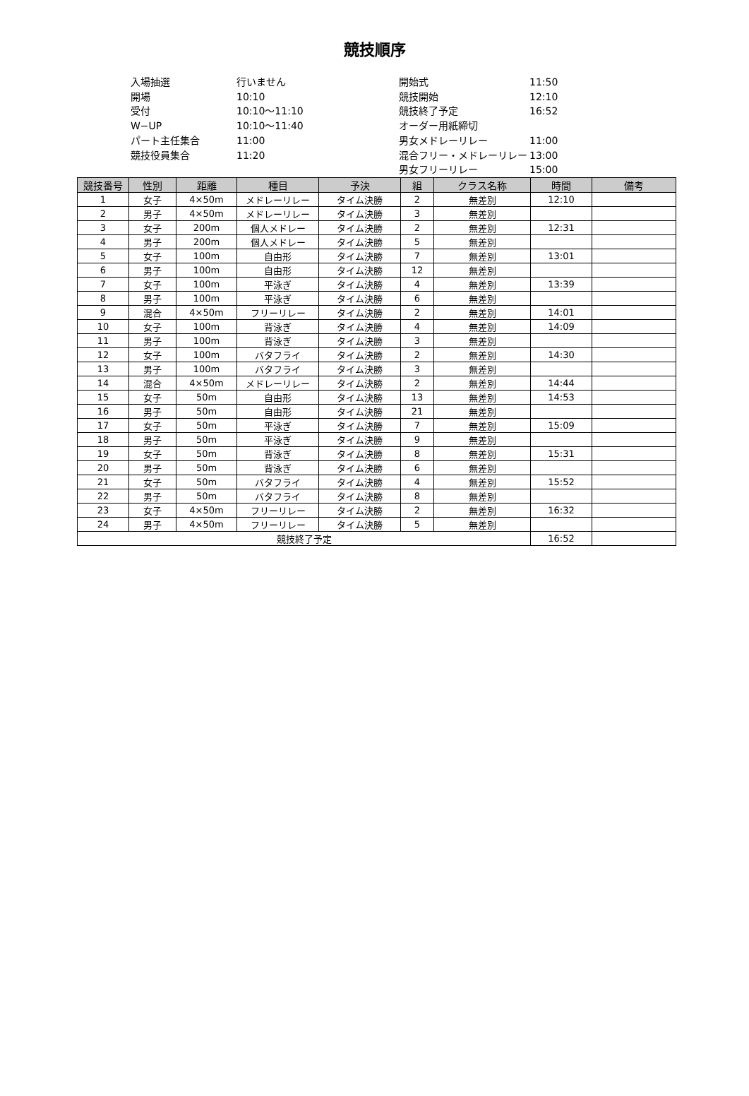競技順序
入場抽選
行いません
開始式
11:50
開場
10:10
競技開始
12:10
受付
10:10〜11:10
競技終了予定
16:52
W−UP
10:10〜11:40
オーダー用紙締切
パート主任集合
11:00
男女メドレーリレー
11:00
競技役員集合
11:20
混合フリー・メドレーリレー
13:00
男女フリーリレー
15:00
| 競技番号 | 性別 | 距離 | 種目 | 予決 | 組 | クラス名称 | 時間 | 備考 |
| --- | --- | --- | --- | --- | --- | --- | --- | --- |
| 1 | 女子 | 4×50m | メドレーリレー | タイム決勝 | 2 | 無差別 | 12:10 | |
| 2 | 男子 | 4×50m | メドレーリレー | タイム決勝 | 3 | 無差別 | | |
| 3 | 女子 | 200m | 個人メドレー | タイム決勝 | 2 | 無差別 | 12:31 | |
| 4 | 男子 | 200m | 個人メドレー | タイム決勝 | 5 | 無差別 | | |
| 5 | 女子 | 100m | 自由形 | タイム決勝 | 7 | 無差別 | 13:01 | |
| 6 | 男子 | 100m | 自由形 | タイム決勝 | 12 | 無差別 | | |
| 7 | 女子 | 100m | 平泳ぎ | タイム決勝 | 4 | 無差別 | 13:39 | |
| 8 | 男子 | 100m | 平泳ぎ | タイム決勝 | 6 | 無差別 | | |
| 9 | 混合 | 4×50m | フリーリレー | タイム決勝 | 2 | 無差別 | 14:01 | |
| 10 | 女子 | 100m | 背泳ぎ | タイム決勝 | 4 | 無差別 | 14:09 | |
| 11 | 男子 | 100m | 背泳ぎ | タイム決勝 | 3 | 無差別 | | |
| 12 | 女子 | 100m | バタフライ | タイム決勝 | 2 | 無差別 | 14:30 | |
| 13 | 男子 | 100m | バタフライ | タイム決勝 | 3 | 無差別 | | |
| 14 | 混合 | 4×50m | メドレーリレー | タイム決勝 | 2 | 無差別 | 14:44 | |
| 15 | 女子 | 50m | 自由形 | タイム決勝 | 13 | 無差別 | 14:53 | |
| 16 | 男子 | 50m | 自由形 | タイム決勝 | 21 | 無差別 | | |
| 17 | 女子 | 50m | 平泳ぎ | タイム決勝 | 7 | 無差別 | 15:09 | |
| 18 | 男子 | 50m | 平泳ぎ | タイム決勝 | 9 | 無差別 | | |
| 19 | 女子 | 50m | 背泳ぎ | タイム決勝 | 8 | 無差別 | 15:31 | |
| 20 | 男子 | 50m | 背泳ぎ | タイム決勝 | 6 | 無差別 | | |
| 21 | 女子 | 50m | バタフライ | タイム決勝 | 4 | 無差別 | 15:52 | |
| 22 | 男子 | 50m | バタフライ | タイム決勝 | 8 | 無差別 | | |
| 23 | 女子 | 4×50m | フリーリレー | タイム決勝 | 2 | 無差別 | 16:32 | |
| 24 | 男子 | 4×50m | フリーリレー | タイム決勝 | 5 | 無差別 | | |
| 競技終了予定 | | | | | | | 16:52 | |